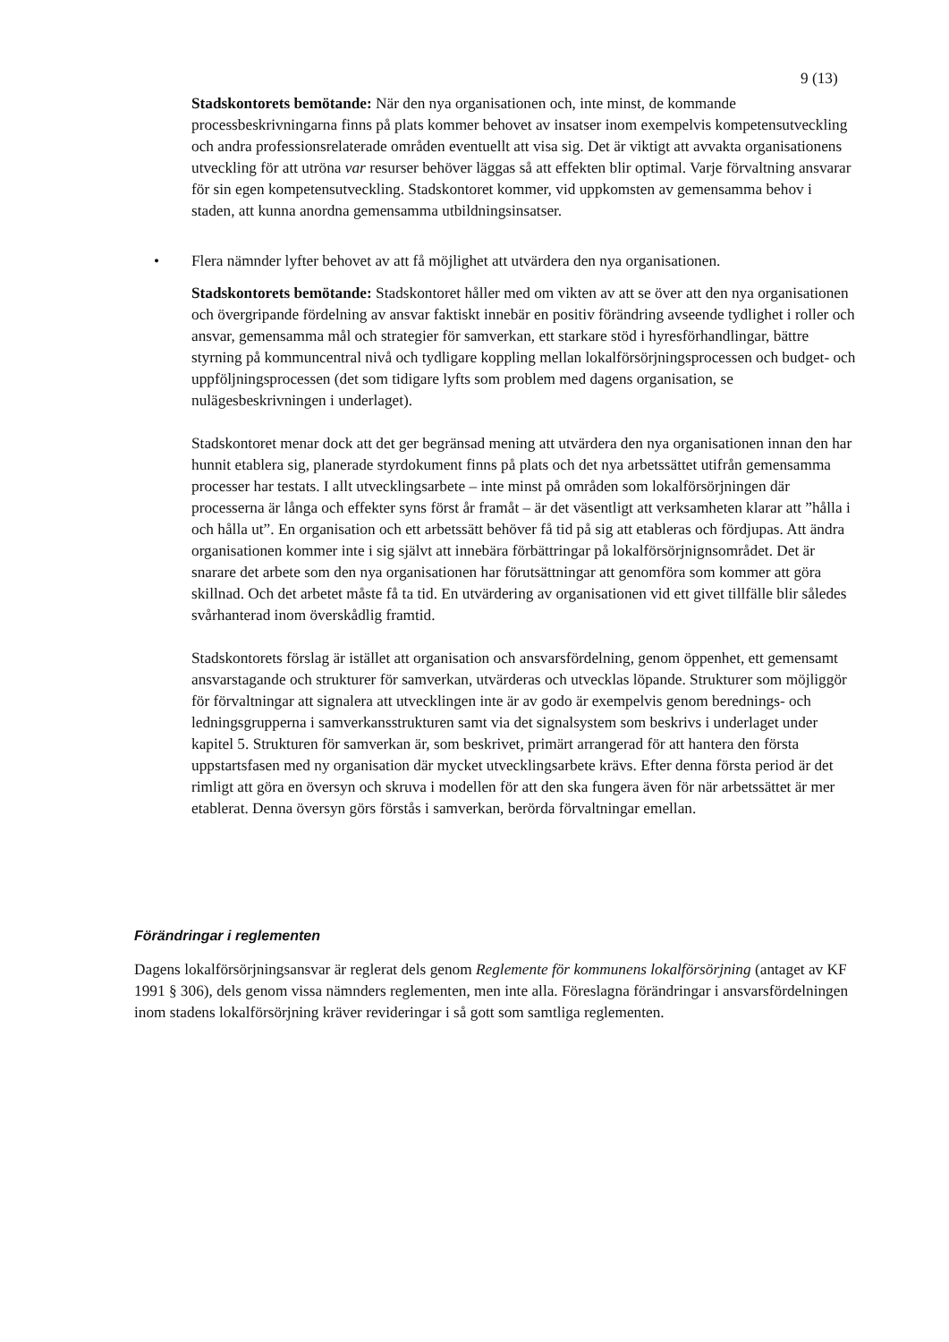9 (13)
Stadskontorets bemötande: När den nya organisationen och, inte minst, de kommande processbeskrivningarna finns på plats kommer behovet av insatser inom exempelvis kompetensutveckling och andra professionsrelaterade områden eventuellt att visa sig. Det är viktigt att avvakta organisationens utveckling för att utröna var resurser behöver läggas så att effekten blir optimal. Varje förvaltning ansvarar för sin egen kompetensutveckling. Stadskontoret kommer, vid uppkomsten av gemensamma behov i staden, att kunna anordna gemensamma utbildningsinsatser.
• Flera nämnder lyfter behovet av att få möjlighet att utvärdera den nya organisationen.
Stadskontorets bemötande: Stadskontoret håller med om vikten av att se över att den nya organisationen och övergripande fördelning av ansvar faktiskt innebär en positiv förändring avseende tydlighet i roller och ansvar, gemensamma mål och strategier för samverkan, ett starkare stöd i hyresförhandlingar, bättre styrning på kommuncentral nivå och tydligare koppling mellan lokalförsörjningsprocessen och budget- och uppföljningsprocessen (det som tidigare lyfts som problem med dagens organisation, se nulägesbeskrivningen i underlaget).
Stadskontoret menar dock att det ger begränsad mening att utvärdera den nya organisationen innan den har hunnit etablera sig, planerade styrdokument finns på plats och det nya arbetssättet utifrån gemensamma processer har testats. I allt utvecklingsarbete – inte minst på områden som lokalförsörjningen där processerna är långa och effekter syns först år framåt – är det väsentligt att verksamheten klarar att ”hålla i och hålla ut”. En organisation och ett arbetssätt behöver få tid på sig att etableras och fördjupas. Att ändra organisationen kommer inte i sig självt att innebära förbättringar på lokalförsörjnignsområdet. Det är snarare det arbete som den nya organisationen har förutsättningar att genomföra som kommer att göra skillnad. Och det arbetet måste få ta tid. En utvärdering av organisationen vid ett givet tillfälle blir således svårhanterad inom överskådlig framtid.
Stadskontorets förslag är istället att organisation och ansvarsfördelning, genom öppenhet, ett gemensamt ansvarstagande och strukturer för samverkan, utvärderas och utvecklas löpande. Strukturer som möjliggör för förvaltningar att signalera att utvecklingen inte är av godo är exempelvis genom berednings- och ledningsgrupperna i samverkansstrukturen samt via det signalsystem som beskrivs i underlaget under kapitel 5. Strukturen för samverkan är, som beskrivet, primärt arrangerad för att hantera den första uppstartsfasen med ny organisation där mycket utvecklingsarbete krävs. Efter denna första period är det rimligt att göra en översyn och skruva i modellen för att den ska fungera även för när arbetssättet är mer etablerat. Denna översyn görs förstås i samverkan, berörda förvaltningar emellan.
Förändringar i reglementen
Dagens lokalförsörjningsansvar är reglerat dels genom Reglemente för kommunens lokalförsörjning (antaget av KF 1991 § 306), dels genom vissa nämnders reglementen, men inte alla. Föreslagna förändringar i ansvarsfördelningen inom stadens lokalförsörjning kräver revideringar i så gott som samtliga reglementen.